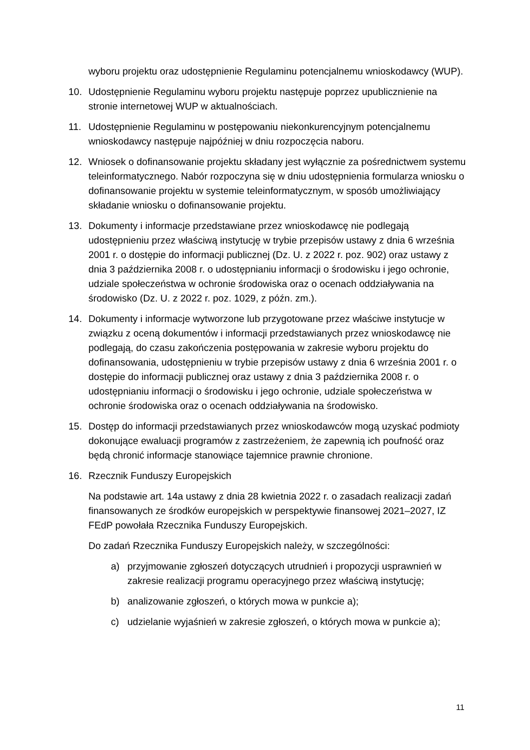wyboru projektu oraz udostępnienie Regulaminu potencjalnemu wnioskodawcy (WUP).
10. Udostępnienie Regulaminu wyboru projektu następuje poprzez upublicznienie na stronie internetowej WUP w aktualnościach.
11. Udostępnienie Regulaminu w postępowaniu niekonkurencyjnym potencjalnemu wnioskodawcy następuje najpóźniej w dniu rozpoczęcia naboru.
12. Wniosek o dofinansowanie projektu składany jest wyłącznie za pośrednictwem systemu teleinformatycznego. Nabór rozpoczyna się w dniu udostępnienia formularza wniosku o dofinansowanie projektu w systemie teleinformatycznym, w sposób umożliwiający składanie wniosku o dofinansowanie projektu.
13. Dokumenty i informacje przedstawiane przez wnioskodawcę nie podlegają udostępnieniu przez właściwą instytucję w trybie przepisów ustawy z dnia 6 września 2001 r. o dostępie do informacji publicznej (Dz. U. z 2022 r. poz. 902) oraz ustawy z dnia 3 października 2008 r. o udostępnianiu informacji o środowisku i jego ochronie, udziale społeczeństwa w ochronie środowiska oraz o ocenach oddziaływania na środowisko (Dz. U. z 2022 r. poz. 1029, z późn. zm.).
14. Dokumenty i informacje wytworzone lub przygotowane przez właściwe instytucje w związku z oceną dokumentów i informacji przedstawianych przez wnioskodawcę nie podlegają, do czasu zakończenia postępowania w zakresie wyboru projektu do dofinansowania, udostępnieniu w trybie przepisów ustawy z dnia 6 września 2001 r. o dostępie do informacji publicznej oraz ustawy z dnia 3 października 2008 r. o udostępnianiu informacji o środowisku i jego ochronie, udziale społeczeństwa w ochronie środowiska oraz o ocenach oddziaływania na środowisko.
15. Dostęp do informacji przedstawianych przez wnioskodawców mogą uzyskać podmioty dokonujące ewaluacji programów z zastrzeżeniem, że zapewnią ich poufność oraz będą chronić informacje stanowiące tajemnice prawnie chronione.
16. Rzecznik Funduszy Europejskich
Na podstawie art. 14a ustawy z dnia 28 kwietnia 2022 r. o zasadach realizacji zadań finansowanych ze środków europejskich w perspektywie finansowej 2021–2027, IZ FEdP powołała Rzecznika Funduszy Europejskich.
Do zadań Rzecznika Funduszy Europejskich należy, w szczególności:
a) przyjmowanie zgłoszeń dotyczących utrudnień i propozycji usprawnień w zakresie realizacji programu operacyjnego przez właściwą instytucję;
b) analizowanie zgłoszeń, o których mowa w punkcie a);
c) udzielanie wyjaśnień w zakresie zgłoszeń, o których mowa w punkcie a);
11